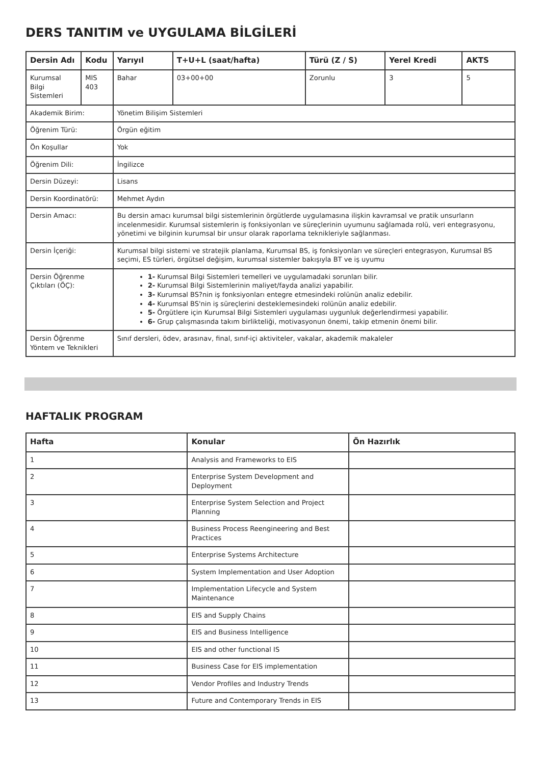DERS TANITIM ve UYGULAMA BİLGİLERİ
| Dersin Adı | Kodu | Yarıyıl | T+U+L (saat/hafta) | Türü (Z / S) | Yerel Kredi | AKTS |
| --- | --- | --- | --- | --- | --- | --- |
| Kurumsal Bilgi Sistemleri | MIS 403 | Bahar | 03+00+00 | Zorunlu | 3 | 5 |
| Akademik Birim: | | Yönetim Bilişim Sistemleri | | | | |
| Öğrenim Türü: | | Örgün eğitim | | | | |
| Ön Koşullar | | Yok | | | | |
| Öğrenim Dili: | | İngilizce | | | | |
| Dersin Düzeyi: | | Lisans | | | | |
| Dersin Koordinatörü: | | Mehmet Aydın | | | | |
| Dersin Amacı: | | Bu dersin amacı kurumsal bilgi sistemlerinin örgütlerde uygulamasına ilişkin kavramsal ve pratik unsurların incelenmesidir. Kurumsal sistemlerin iş fonksiyonları ve süreçlerinin uyumunu sağlamada rolü, veri entegrasyonu, yönetimi ve bilginin kurumsal bir unsur olarak raporlama teknikleriyle sağlanması. | | | | |
| Dersin İçeriği: | | Kurumsal bilgi sistemi ve stratejik planlama, Kurumsal BS, iş fonksiyonları ve süreçleri entegrasyon, Kurumsal BS seçimi, ES türleri, örgütsel değişim, kurumsal sistemler bakışıyla BT ve iş uyumu | | | | |
| Dersin Öğrenme Çıktıları (ÖÇ): | | 1- Kurumsal Bilgi Sistemleri temelleri ve uygulamadaki sorunları bilir. 2- Kurumsal Bilgi Sistemlerinin maliyet/fayda analizi yapabilir. 3- Kurumsal BS?nin iş fonksiyonları entegre etmesindeki rolünün analiz edebilir. 4- Kurumsal BS'nin iş süreçlerini desteklemesindeki rolünün analiz edebilir. 5- Örgütlere için Kurumsal Bilgi Sistemleri uygulaması uygunluk değerlendirmesi yapabilir. 6- Grup çalışmasında takım birlikteliği, motivasyonun önemi, takip etmenin önemi bilir. | | | | |
| Dersin Öğrenme Yöntem ve Teknikleri | | Sınıf dersleri, ödev, arasınav, final, sınıf-içi aktiviteler, vakalar, akademik makaleler | | | | |
HAFTALIK PROGRAM
| Hafta | Konular | Ön Hazırlık |
| --- | --- | --- |
| 1 | Analysis and Frameworks to EIS | |
| 2 | Enterprise System Development and Deployment | |
| 3 | Enterprise System Selection and Project Planning | |
| 4 | Business Process Reengineering and Best Practices | |
| 5 | Enterprise Systems Architecture | |
| 6 | System Implementation and User Adoption | |
| 7 | Implementation Lifecycle and System Maintenance | |
| 8 | EIS and Supply Chains | |
| 9 | EIS and Business Intelligence | |
| 10 | EIS and other functional IS | |
| 11 | Business Case for EIS implementation | |
| 12 | Vendor Profiles and Industry Trends | |
| 13 | Future and Contemporary Trends in EIS | |